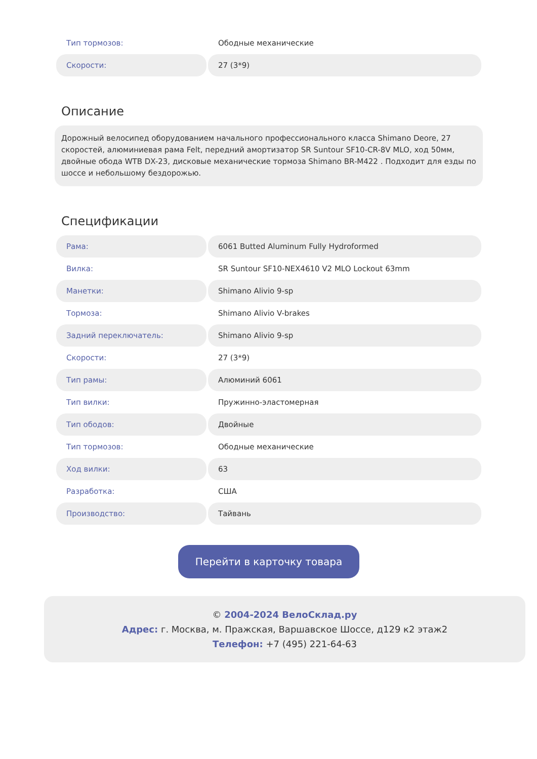| Тип тормозов: | Ободные механические |
| Скорости: | 27 (3*9) |
Описание
Дорожный велосипед оборудованием начального профессионального класса Shimano Deore, 27 скоростей, алюминиевая рама Felt, передний амортизатор SR Suntour SF10-CR-8V MLO, ход 50мм, двойные обода WTB DX-23, дисковые механические тормоза Shimano BR-M422 . Подходит для езды по шоссе и небольшому бездорожью.
Спецификации
| Рама: | 6061 Butted Aluminum Fully Hydroformed |
| Вилка: | SR Suntour SF10-NEX4610 V2 MLO Lockout 63mm |
| Манетки: | Shimano Alivio 9-sp |
| Тормоза: | Shimano Alivio V-brakes |
| Задний переключатель: | Shimano Alivio 9-sp |
| Скорости: | 27 (3*9) |
| Тип рамы: | Алюминий 6061 |
| Тип вилки: | Пружинно-эластомерная |
| Тип ободов: | Двойные |
| Тип тормозов: | Ободные механические |
| Ход вилки: | 63 |
| Разработка: | США |
| Производство: | Тайвань |
Перейти в карточку товара
© 2004-2024 ВелоСклад.ру
Адрес: г. Москва, м. Пражская, Варшавское Шоссе, д129 к2 этаж2
Телефон: +7 (495) 221-64-63